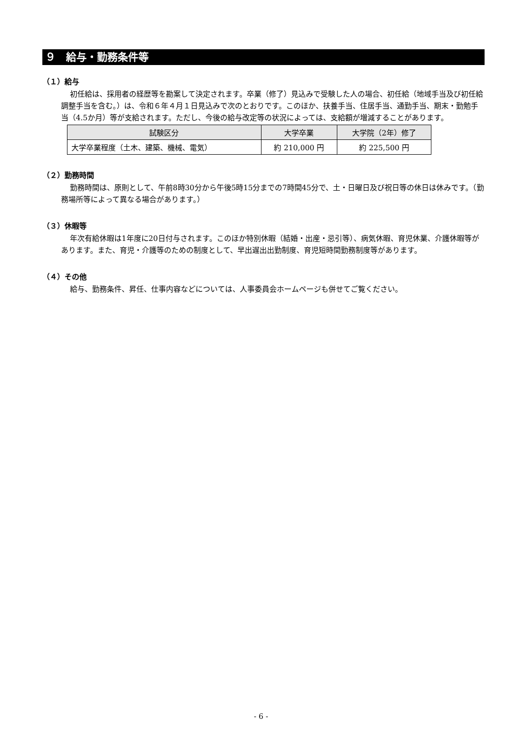９　給与・勤務条件等
（１）給与
初任給は、採用者の経歴等を勘案して決定されます。卒業（修了）見込みで受験した人の場合、初任給（地域手当及び初任給調整手当を含む。）は、令和６年４月１日見込みで次のとおりです。このほか、扶養手当、住居手当、通勤手当、期末・勤勉手当（4.5か月）等が支給されます。ただし、今後の給与改定等の状況によっては、支給額が増減することがあります。
| 試験区分 | 大学卒業 | 大学院（2年）修了 |
| --- | --- | --- |
| 大学卒業程度（土木、建築、機械、電気） | 約 210,000 円 | 約 225,500 円 |
（２）勤務時間
勤務時間は、原則として、午前8時30分から午後5時15分までの7時間45分で、土・日曜日及び祝日等の休日は休みです。（勤務場所等によって異なる場合があります。）
（３）休暇等
年次有給休暇は1年度に20日付与されます。このほか特別休暇（結婚・出産・忌引等）、病気休暇、育児休業、介護休暇等があります。また、育児・介護等のための制度として、早出遅出出勤制度、育児短時間勤務制度等があります。
（４）その他
給与、勤務条件、昇任、仕事内容などについては、人事委員会ホームページも併せてご覧ください。
- 6 -